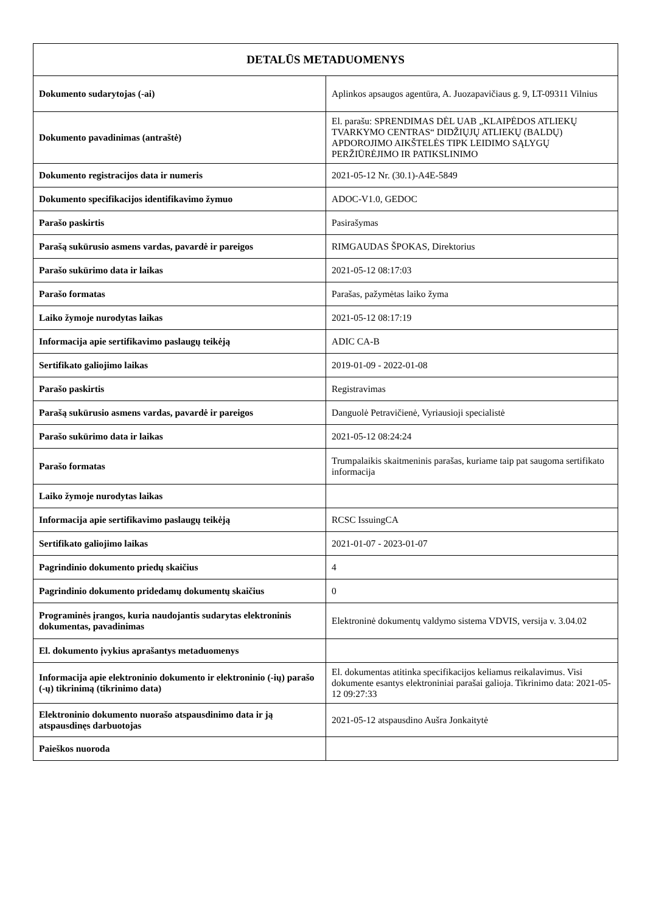| DETALŪS METADUOMENYS | |
| --- | --- |
| Dokumento sudarytojas (-ai) | Aplinkos apsaugos agentūra, A. Juozapavičiaus g. 9, LT-09311 Vilnius |
| Dokumento pavadinimas (antraštė) | El. parašu: SPRENDIMAS DĖL UAB „KLAIPĖDOS ATLIEKŲ TVARKYMO CENTRAS“ DIDŽIŲJŲ ATLIEKŲ (BALDŲ) APDOROJIMO AIKŠTELĖS TIPK LEIDIMO SĄLYGŲ PERŽIŪRĖJIMO IR PATIKSLINIMO |
| Dokumento registracijos data ir numeris | 2021-05-12 Nr. (30.1)-A4E-5849 |
| Dokumento specifikacijos identifikavimo žymuo | ADOC-V1.0, GEDOC |
| Parašo paskirtis | Pasirašymas |
| Parašą sukūrusio asmens vardas, pavardė ir pareigos | RIMGAUDAS ŠPOKAS, Direktorius |
| Parašo sukūrimo data ir laikas | 2021-05-12 08:17:03 |
| Parašo formatas | Parašas, pažymėtas laiko žyma |
| Laiko žymoje nurodytas laikas | 2021-05-12 08:17:19 |
| Informacija apie sertifikavimo paslaugų teikėją | ADIC CA-B |
| Sertifikato galiojimo laikas | 2019-01-09 - 2022-01-08 |
| Parašo paskirtis | Registravimas |
| Parašą sukūrusio asmens vardas, pavardė ir pareigos | Danguolė Petravičienė, Vyriausioji specialistė |
| Parašo sukūrimo data ir laikas | 2021-05-12 08:24:24 |
| Parašo formatas | Trumpalaikis skaitmeninis parašas, kuriame taip pat saugoma sertifikato informacija |
| Laiko žymoje nurodytas laikas | |
| Informacija apie sertifikavimo paslaugų teikėją | RCSC IssuingCA |
| Sertifikato galiojimo laikas | 2021-01-07 - 2023-01-07 |
| Pagrindinio dokumento priedų skaičius | 4 |
| Pagrindinio dokumento pridedamų dokumentų skaičius | 0 |
| Programinės įrangos, kuria naudojantis sudarytas elektroninis dokumentas, pavadinimas | Elektroninė dokumentų valdymo sistema VDVIS, versija v. 3.04.02 |
| El. dokumento įvykius aprašantys metaduomenys | |
| Informacija apie elektroninio dokumento ir elektroninio (-ių) parašo (-ų) tikrinimą (tikrinimo data) | El. dokumentas atitinka specifikacijos keliamus reikalavimus. Visi dokumente esantys elektroniniai parašai galioja. Tikrinimo data: 2021-05-12 09:27:33 |
| Elektroninio dokumento nuorašo atspausdinimo data ir ją atspausdinęs darbuotojas | 2021-05-12 atspausdino Aušra Jonkaitytė |
| Paieškos nuoroda | |